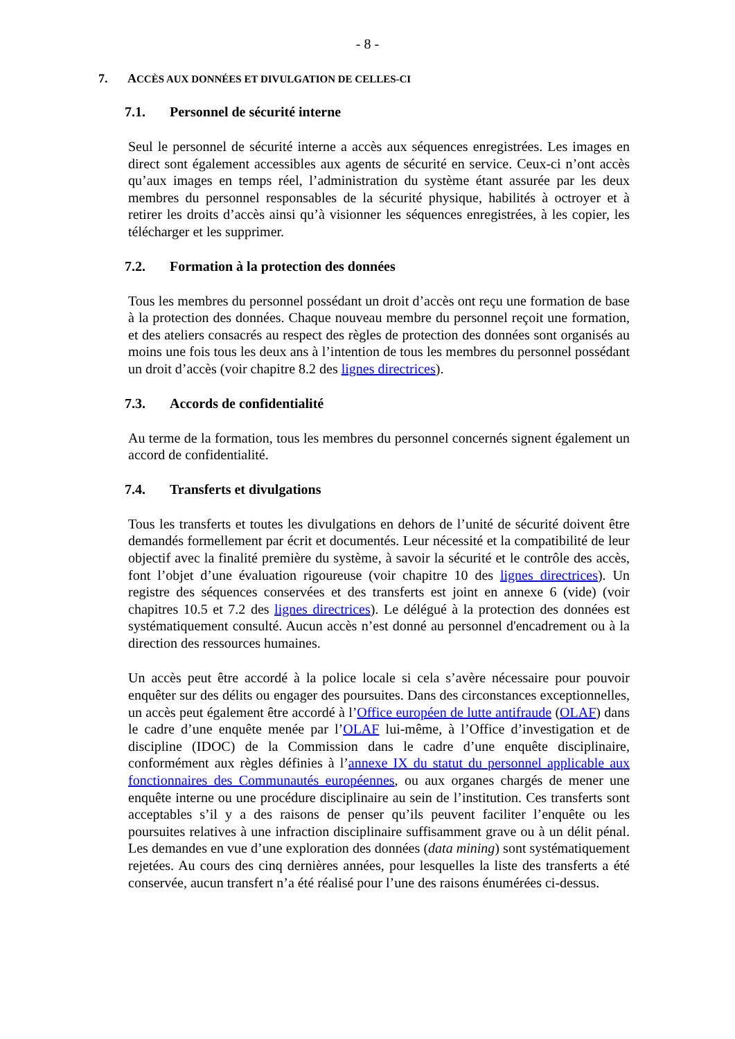- 8 -
7. ACCÈS AUX DONNÉES ET DIVULGATION DE CELLES-CI
7.1. Personnel de sécurité interne
Seul le personnel de sécurité interne a accès aux séquences enregistrées. Les images en direct sont également accessibles aux agents de sécurité en service. Ceux-ci n’ont accès qu’aux images en temps réel, l’administration du système étant assurée par les deux membres du personnel responsables de la sécurité physique, habilités à octroyer et à retirer les droits d’accès ainsi qu’à visionner les séquences enregistrées, à les copier, les télécharger et les supprimer.
7.2. Formation à la protection des données
Tous les membres du personnel possédant un droit d’accès ont reçu une formation de base à la protection des données. Chaque nouveau membre du personnel reçoit une formation, et des ateliers consacrés au respect des règles de protection des données sont organisés au moins une fois tous les deux ans à l’intention de tous les membres du personnel possédant un droit d’accès (voir chapitre 8.2 des lignes directrices).
7.3. Accords de confidentialité
Au terme de la formation, tous les membres du personnel concernés signent également un accord de confidentialité.
7.4. Transferts et divulgations
Tous les transferts et toutes les divulgations en dehors de l’unité de sécurité doivent être demandés formellement par écrit et documentés. Leur nécessité et la compatibilité de leur objectif avec la finalité première du système, à savoir la sécurité et le contrôle des accès, font l’objet d’une évaluation rigoureuse (voir chapitre 10 des lignes directrices). Un registre des séquences conservées et des transferts est joint en annexe 6 (vide) (voir chapitres 10.5 et 7.2 des lignes directrices). Le délégué à la protection des données est systématiquement consulté. Aucun accès n’est donné au personnel d'encadrement ou à la direction des ressources humaines.
Un accès peut être accordé à la police locale si cela s’avère nécessaire pour pouvoir enquêter sur des délits ou engager des poursuites. Dans des circonstances exceptionnelles, un accès peut également être accordé à l’Office européen de lutte antifraude (OLAF) dans le cadre d’une enquête menée par l’OLAF lui-même, à l’Office d’investigation et de discipline (IDOC) de la Commission dans le cadre d’une enquête disciplinaire, conformément aux règles définies à l’annexe IX du statut du personnel applicable aux fonctionnaires des Communautés européennes, ou aux organes chargés de mener une enquête interne ou une procédure disciplinaire au sein de l’institution. Ces transferts sont acceptables s’il y a des raisons de penser qu’ils peuvent faciliter l’enquête ou les poursuites relatives à une infraction disciplinaire suffisamment grave ou à un délit pénal. Les demandes en vue d’une exploration des données (data mining) sont systématiquement rejetées. Au cours des cinq dernières années, pour lesquelles la liste des transferts a été conservée, aucun transfert n’a été réalisé pour l’une des raisons énumérées ci-dessus.